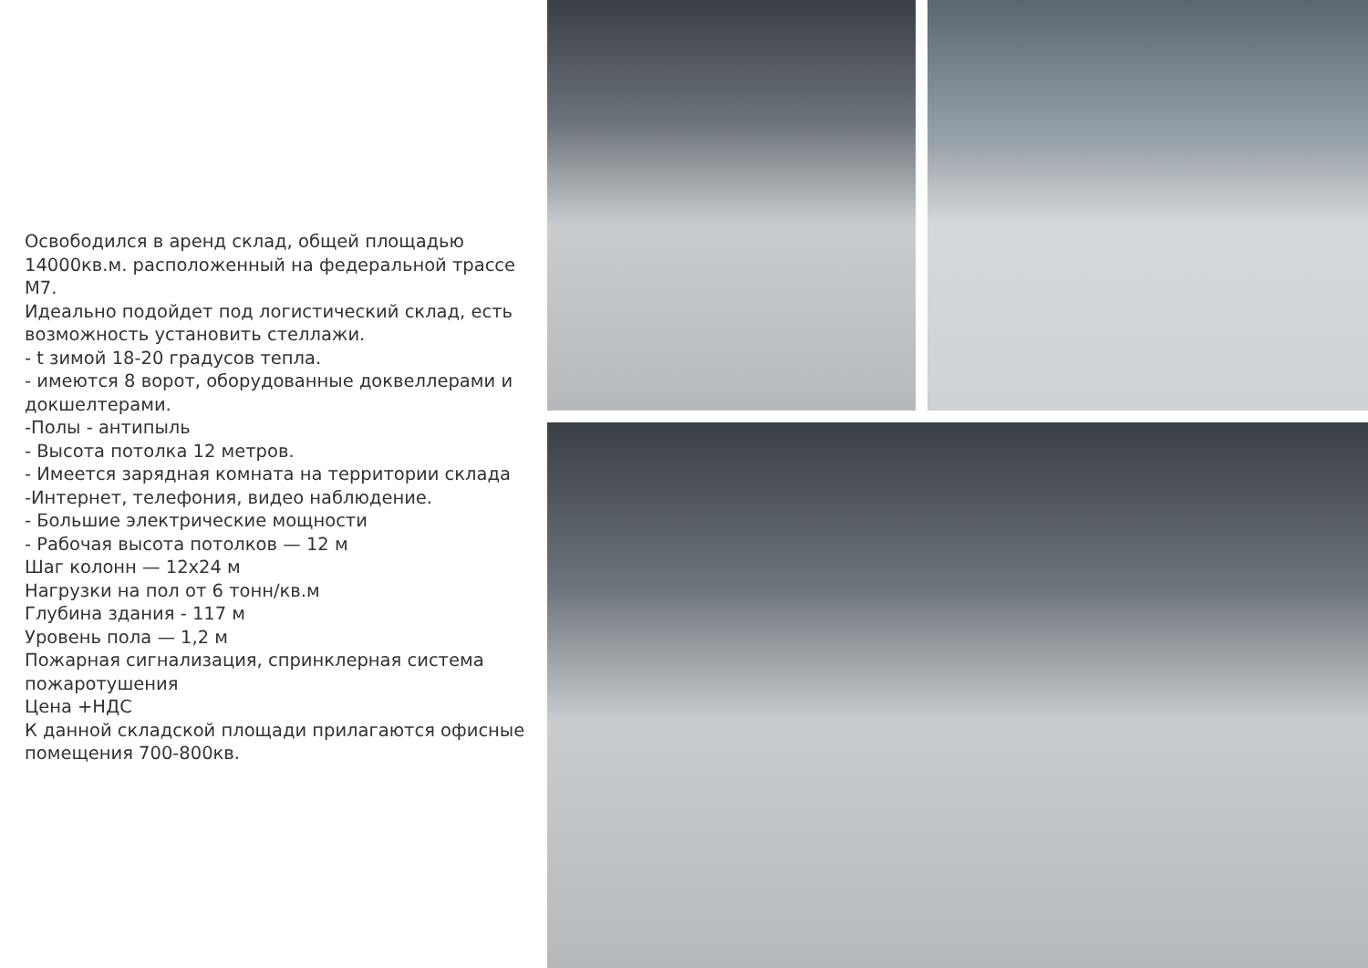Освободился в аренд склад, общей площадью 14000кв.м. расположенный на федеральной трассе М7.
Идеально подойдет под логистический склад, есть возможность установить стеллажи.
- t зимой 18-20 градусов тепла.
- имеются 8 ворот, оборудованные доквеллерами и докшелтерами.
-Полы - антипыль
- Высота потолка 12 метров.
- Имеется зарядная комната на территории склада
-Интернет, телефония, видео наблюдение.
- Большие электрические мощности
- Рабочая высота потолков — 12 м
Шаг колонн — 12х24 м
Нагрузки на пол от 6 тонн/кв.м
Глубина здания - 117 м
Уровень пола — 1,2 м
Пожарная сигнализация, спринклерная система пожаротушения
Цена +НДС
К данной складской площади прилагаются офисные помещения 700-800кв.